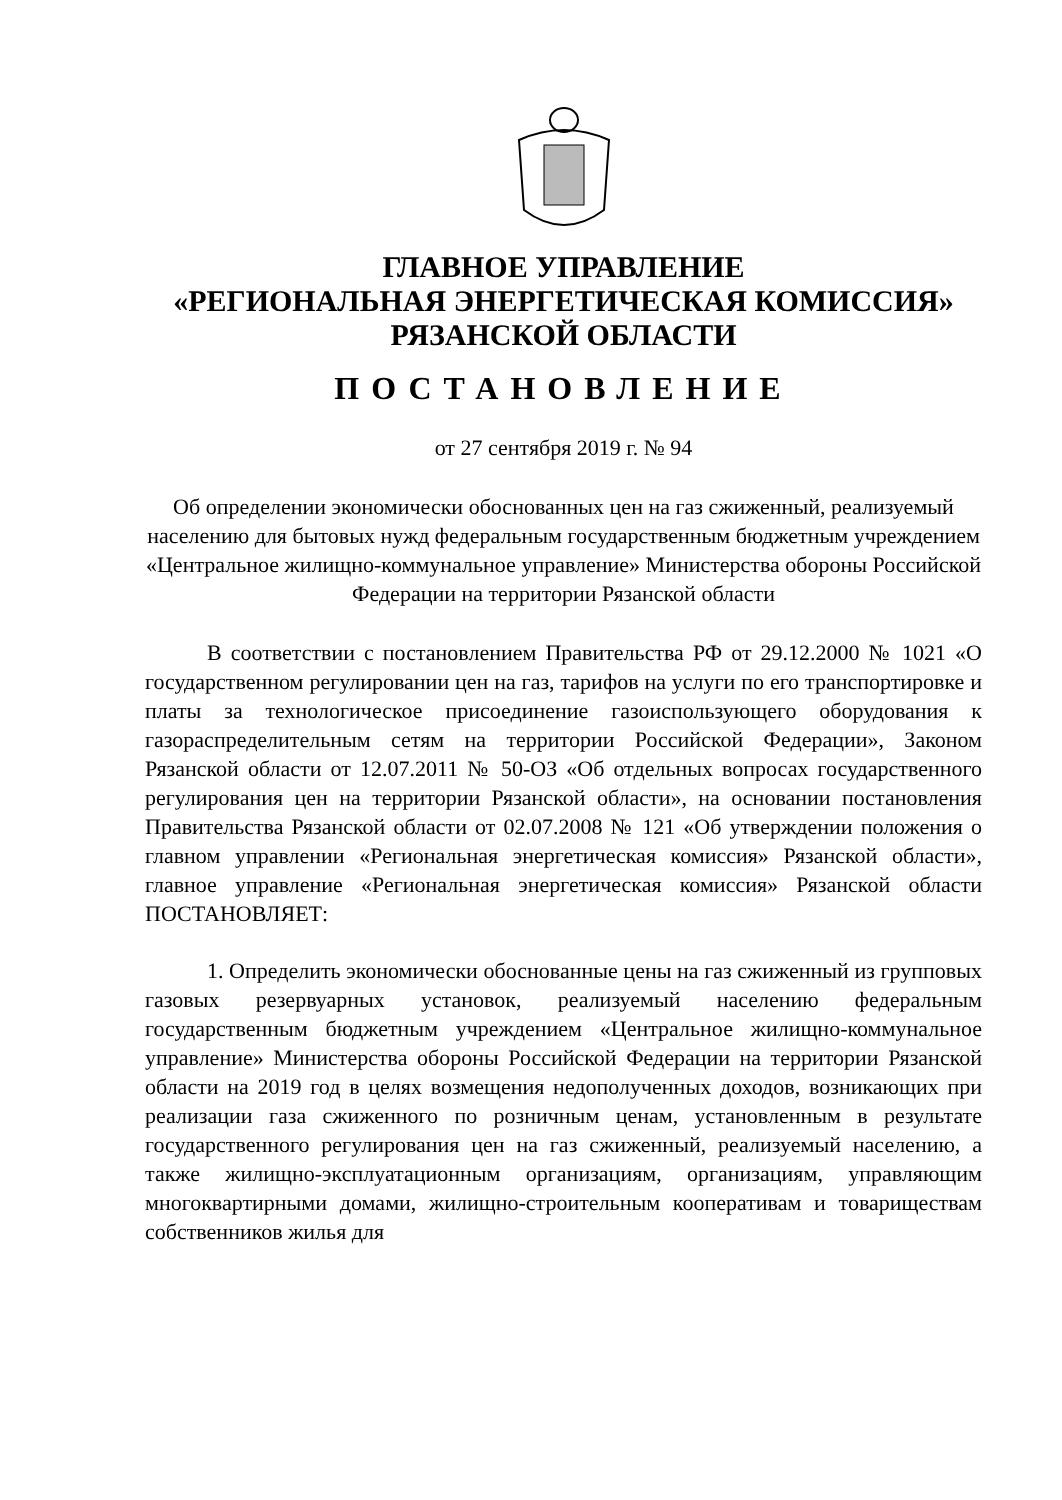ГЛАВНОЕ УПРАВЛЕНИЕ
«РЕГИОНАЛЬНАЯ ЭНЕРГЕТИЧЕСКАЯ КОМИССИЯ»
РЯЗАНСКОЙ ОБЛАСТИ
ПОСТАНОВЛЕНИЕ
от 27 сентября 2019 г. № 94
Об определении экономически обоснованных цен на газ сжиженный, реализуемый населению для бытовых нужд федеральным государственным бюджетным учреждением «Центральное жилищно-коммунальное управление» Министерства обороны Российской Федерации на территории Рязанской области
В соответствии с постановлением Правительства РФ от 29.12.2000 № 1021 «О государственном регулировании цен на газ, тарифов на услуги по его транспортировке и платы за технологическое присоединение газоиспользующего оборудования к газораспределительным сетям на территории Российской Федерации», Законом Рязанской области от 12.07.2011 № 50-ОЗ «Об отдельных вопросах государственного регулирования цен на территории Рязанской области», на основании постановления Правительства Рязанской области от 02.07.2008 № 121 «Об утверждении положения о главном управлении «Региональная энергетическая комиссия» Рязанской области», главное управление «Региональная энергетическая комиссия» Рязанской области ПОСТАНОВЛЯЕТ:
1. Определить экономически обоснованные цены на газ сжиженный из групповых газовых резервуарных установок, реализуемый населению федеральным государственным бюджетным учреждением «Центральное жилищно-коммунальное управление» Министерства обороны Российской Федерации на территории Рязанской области на 2019 год в целях возмещения недополученных доходов, возникающих при реализации газа сжиженного по розничным ценам, установленным в результате государственного регулирования цен на газ сжиженный, реализуемый населению, а также жилищно-эксплуатационным организациям, организациям, управляющим многоквартирными домами, жилищно-строительным кооперативам и товариществам собственников жилья для